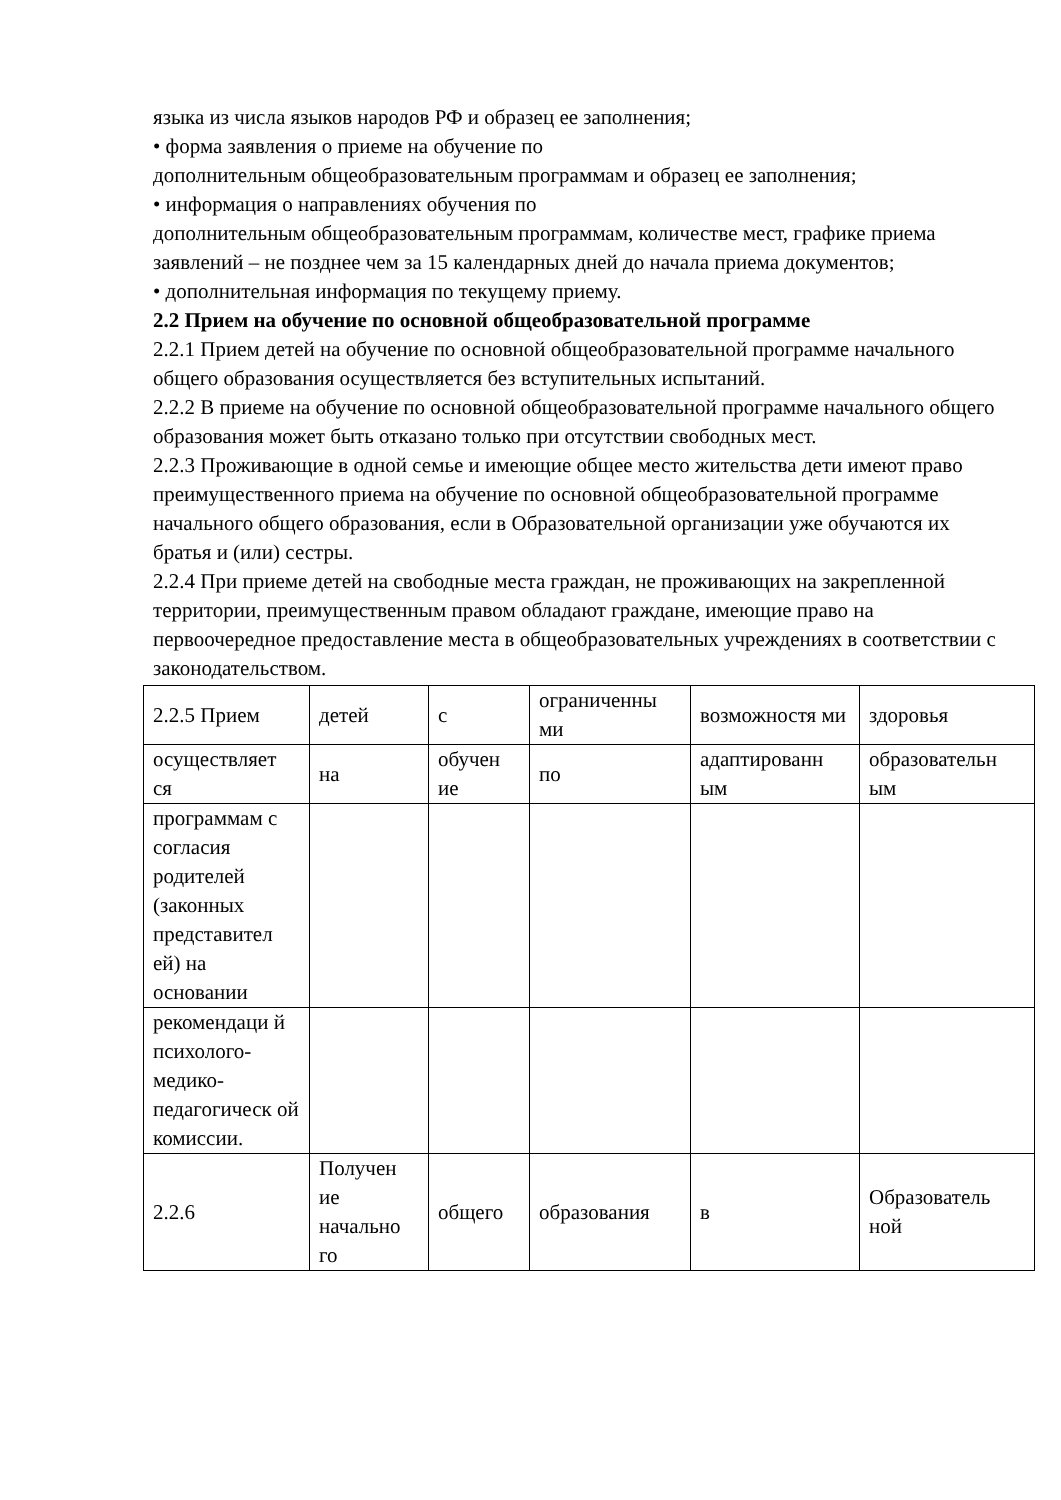языка из числа языков народов РФ и образец ее заполнения;
• форма заявления о приеме на обучение по
дополнительным общеобразовательным программам и образец ее заполнения;
• информация о направлениях обучения по
дополнительным общеобразовательным программам, количестве мест, графике приема заявлений – не позднее чем за 15 календарных дней до начала приема документов;
• дополнительная информация по текущему приему.
2.2 Прием на обучение по основной общеобразовательной программе
2.2.1 Прием детей на обучение по основной общеобразовательной программе начального общего образования осуществляется без вступительных испытаний.
2.2.2 В приеме на обучение по основной общеобразовательной программе начального общего образования может быть отказано только при отсутствии свободных мест.
2.2.3 Проживающие в одной семье и имеющие общее место жительства дети имеют право преимущественного приема на обучение по основной общеобразовательной программе начального общего образования, если в Образовательной организации уже обучаются их братья и (или) сестры.
2.2.4 При приеме детей на свободные места граждан, не проживающих на закрепленной территории, преимущественным правом обладают граждане, имеющие право на первоочередное предоставление места в общеобразовательных учреждениях в соответствии с законодательством.
| 2.2.5 Прием | детей | с | ограниченны ми | возможностя ми | здоровья |
| осуществляет ся | на | обучен ие | по | адаптированн ым | образовательн ым |
| программам с согласия родителей (законных представител ей) на основании | | | | | |
| рекомендаци й психолого-медико-педагогическ ой комиссии. | | | | | |
| 2.2.6 | Получен ие начально го | общего | образования | в | Образователь ной |